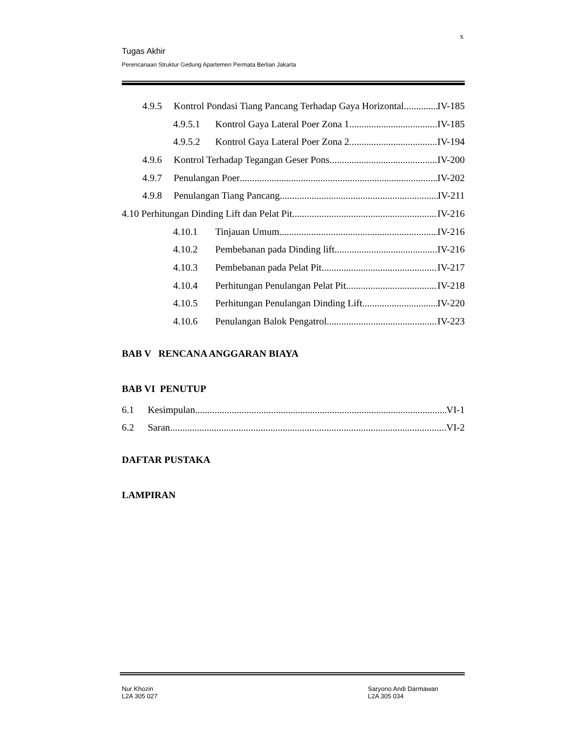x
Tugas Akhir
Perencanaan Struktur Gedung Apartemen Permata Berlian Jakarta
4.9.5 Kontrol Pondasi Tiang Pancang Terhadap Gaya Horizontal IV-185
4.9.5.1 Kontrol Gaya Lateral Poer Zona 1 IV-185
4.9.5.2 Kontrol Gaya Lateral Poer Zona 2 IV-194
4.9.6 Kontrol Terhadap Tegangan Geser Pons IV-200
4.9.7 Penulangan Poer IV-202
4.9.8 Penulangan Tiang Pancang IV-211
4.10 Perhitungan Dinding Lift dan Pelat Pit IV-216
4.10.1 Tinjauan Umum IV-216
4.10.2 Pembebanan pada Dinding lift IV-216
4.10.3 Pembebanan pada Pelat Pit IV-217
4.10.4 Perhitungan Penulangan Pelat Pit IV-218
4.10.5 Perhitungan Penulangan Dinding Lift IV-220
4.10.6 Penulangan Balok Pengatrol IV-223
BAB V RENCANA ANGGARAN BIAYA
BAB VI PENUTUP
6.1 Kesimpulan VI-1
6.2 Saran VI-2
DAFTAR PUSTAKA
LAMPIRAN
Nur Khozin
L2A 305 027
Saryono Andi Darmawan
L2A 305 034